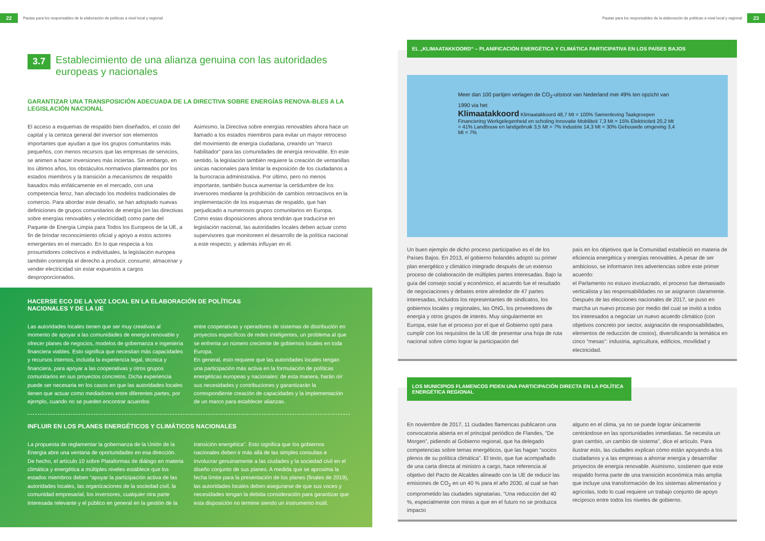22 Pautas para los responsables de la elaboración de políticas a nivel local y regional
3.7 Establecimiento de una alianza genuina con las autoridades europeas y nacionales
GARANTIZAR UNA TRANSPOSICIÓN ADECUADA DE LA DIRECTIVA SOBRE ENERGÍAS RENOVA-BLES A LA LEGISLACIÓN NACIONAL
El acceso a esquemas de respaldo bien diseñados, el costo del capital y la certeza general del inversor son elementos importantes que ayudan a que los grupos comunitarios más pequeños, con menos recursos que las empresas de servicios, se animen a hacer inversiones más inciertas. Sin embargo, en los últimos años, los obstáculos normativos planteados por los estados miembros y la transición a mecanismos de respaldo basados más enfáticamente en el mercado, con una competencia feroz, han afectado los modelos tradicionales de comercio. Para abordar este desafío, se han adoptado nuevas definiciones de grupos comunitarios de energía (en las directivas sobre energías renovables y electricidad) como parte del Paquete de Energía Limpia para Todos los Europeos de la UE, a fin de brindar reconocimiento oficial y apoyo a estos actores emergentes en el mercado. En lo que respecta a los prosumidores colectivos e individuales, la legislación europea también contempla el derecho a producir, consumir, almacenar y vender electricidad sin estar expuestos a cargos desproporcionados.
Asimismo, la Directiva sobre energías renovables ahora hace un llamado a los estados miembros para evitar un mayor retroceso del movimiento de energía ciudadana, creando un “marco habilitador” para las comunidades de energía renovable. En este sentido, la legislación también requiere la creación de ventanillas únicas nacionales para limitar la exposición de los ciudadanos a la burocracia administrativa. Por último, pero no menos importante, también busca aumentar la certidumbre de los inversores mediante la prohibición de cambios retroactivos en la implementación de los esquemas de respaldo, que han perjudicado a numerosos grupos comunitarios en Europa.
Como estas disposiciones ahora tendrán que traducirse en legislación nacional, las autoridades locales deben actuar como supervisores que monitoreen el desarrollo de la política nacional a este respecto, y además influyan en él.
HACERSE ECO DE LA VOZ LOCAL EN LA ELABORACIÓN DE POLÍTICAS NACIONALES Y DE LA UE
Las autoridades locales tienen que ser muy creativas al momento de apoyar a las comunidades de energía renovable y ofrecer planes de negocios, modelos de gobernanza e ingeniería financiera viables. Esto significa que necesitan más capacidades y recursos internos, incluida la experiencia legal, técnica y financiera, para apoyar a las cooperativas y otros grupos comunitarios en sus proyectos concretos. Dicha experiencia puede ser necesaria en los casos en que las autoridades locales tienen que actuar como mediadores entre diferentes partes, por ejemplo, cuando no se pueden encontrar acuerdos
entre cooperativas y operadores de sistemas de distribución en proyectos específicos de redes inteligentes, un problema al que se enfrenta un número creciente de gobiernos locales en toda Europa.
En general, esto requiere que las autoridades locales tengan una participación más activa en la formulación de políticas energéticas europeas y nacionales: de esta manera, harán oír sus necesidades y contribuciones y garantizarán la correspondiente creación de capacidades y la implementación de un marco para establecer alianzas.
INFLUIR EN LOS PLANES ENERGÉTICOS Y CLIMÁTICOS NACIONALES
La propuesta de reglamentar la gobernanza de la Unión de la Energía abre una ventana de oportunidades en esa dirección. De hecho, el artículo 10 sobre Plataformas de diálogo en materia climática y energética a múltiples niveles establece que los estados miembros deben “apoyar la participación activa de las autoridades locales, las organizaciones de la sociedad civil, la comunidad empresarial, los inversores, cualquier otra parte interesada relevante y el público en general en la gestión de la
transición energética”. Esto significa que los gobiernos nacionales deben ir más allá de las simples consultas e involucrar genuinamente a las ciudades y la sociedad civil en el diseño conjunto de sus planes. A medida que se aproxima la fecha límite para la presentación de los planes (finales de 2019), las autoridades locales deben asegurarse de que sus voces y necesidades tengan la debida consideración para garantizar que esta disposición no termine siendo un instrumento inútil.
Pautas para los responsables de la elaboración de políticas a nivel local y regional 23
EL „KLIMAATAKKOORD“ – PLANIFICACIÓN ENERGÉTICA Y CLIMÁTICA PARTICIPATIVA EN LOS PAÍSES BAJOS
Meer dan 100 partijen verlagen de CO<sub>2</sub>-uitstoot van Nederland met 49% ten opzicht van 1990 via het
Klimaatakkoord Klimaatakkoord 48,7 Mt = 100% Samenleving Taakgroepen Financiering Werkgelegenheid en scholing Innovatie Mobiliteit 7,3 Mt = 15% Elektriciteit 20,2 Mt = 41% Landbouw en landgebruik 3,5 Mt = 7% Industrie 14,3 Mt = 30% Gebouwde omgeving 3,4 Mt = 7%
Un buen ejemplo de dicho proceso participativo es el de los Países Bajos. En 2013, el gobierno holandés adoptó su primer plan energético y climático integrado después de un extenso proceso de colaboración de múltiples partes interesadas. Bajo la guía del consejo social y económico, el acuerdo fue el resultado de negociaciones y debates entre alrededor de 47 partes interesadas, incluidos los representantes de sindicatos, los gobiernos locales y regionales, las ONG, los proveedores de energía y otros grupos de interés. Muy singularmente en Europa, este fue el proceso por el que el Gobierno optó para cumplir con los requisitos de la UE de presentar una hoja de ruta nacional sobre cómo lograr la participación del
país en los objetivos que la Comunidad estableció en materia de eficiencia energética y energías renovables. A pesar de ser ambicioso, se informaron tres advertencias sobre este primer acuerdo:
el Parlamento no estuvo involucrado, el proceso fue demasiado verticalista y las responsabilidades no se asignaron claramente. Después de las elecciones nacionales de 2017, se puso en marcha un nuevo proceso por medio del cual se invitó a todos los interesados a negociar un nuevo acuerdo climático (con objetivos concreto por sector, asignación de responsabilidades, elementos de reducción de costos), diversificando la temática en cinco “mesas”: industria, agricultura, edificios, movilidad y electricidad.
LOS MUNICIPIOS FLAMENCOS PIDEN UNA PARTICIPACIÓN DIRECTA EN LA POLÍTICA ENERGÉTICA REGIONAL
En noviembre de 2017, 11 ciudades flamencas publicaron una convocatoria abierta en el principal periódico de Flandes, “De Morgen”, pidiendo al Gobierno regional, que ha delegado competencias sobre temas energéticos, que las hagan “socios plenos de su política climática”. El texto, que fue acompañado de una carta directa al ministro a cargo, hace referencia al objetivo del Pacto de Alcaldes alineado con la UE de reducir las emisiones de CO<sub>2</sub> en un 40 % para el año 2030, al cual se han comprometido las ciudades signatarias. “Una reducción del 40 %, especialmente con miras a que en el futuro no se produzca impacto
alguno en el clima, ya no se puede lograr únicamente centrándose en las oportunidades inmediatas. Se necesita un gran cambio, un cambio de sistema”, dice el artículo. Para ilustrar esto, las ciudades explican cómo están apoyando a los ciudadanos y a las empresas a ahorrar energía y desarrollar proyectos de energía renovable. Asimismo, sostienen que este respaldo forma parte de una transición económica más amplia que incluye una transformación de los sistemas alimentarios y agrícolas, todo lo cual requiere un trabajo conjunto de apoyo recíproco entre todos los niveles de gobierno.